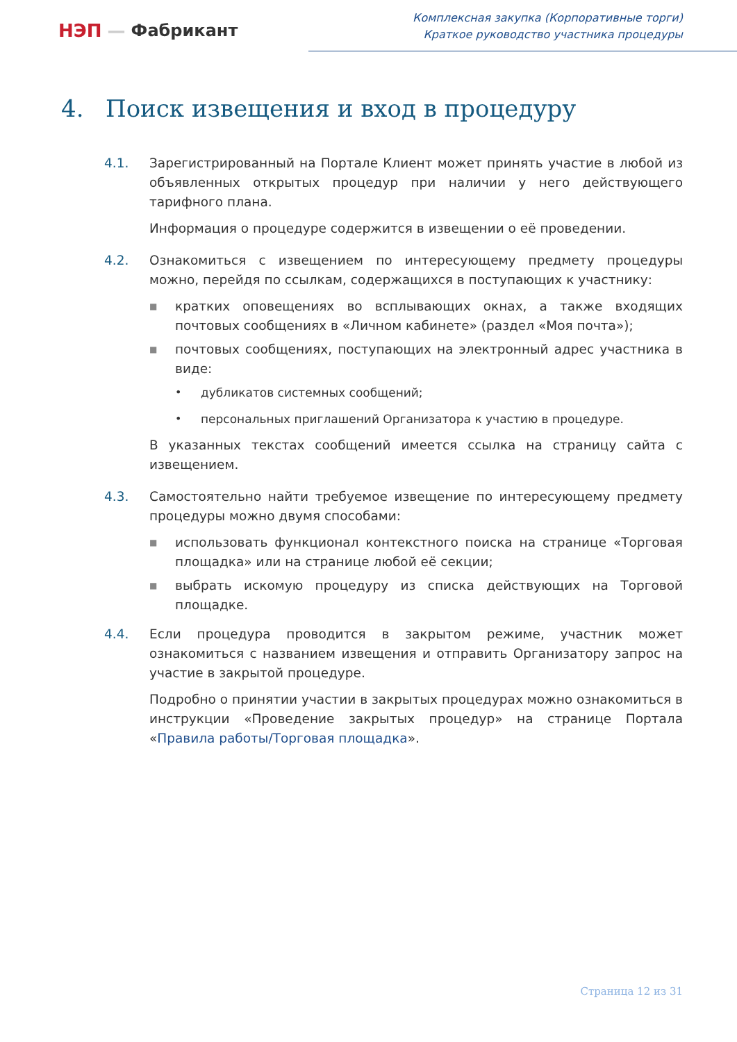НЭП — Фабрикант
Комплексная закупка (Корпоративные торги)
Краткое руководство участника процедуры
4. Поиск извещения и вход в процедуру
4.1. Зарегистрированный на Портале Клиент может принять участие в любой из объявленных открытых процедур при наличии у него действующего тарифного плана.
Информация о процедуре содержится в извещении о её проведении.
4.2. Ознакомиться с извещением по интересующему предмету процедуры можно, перейдя по ссылкам, содержащихся в поступающих к участнику:
■ кратких оповещениях во всплывающих окнах, а также входящих почтовых сообщениях в «Личном кабинете» (раздел «Моя почта»);
■ почтовых сообщениях, поступающих на электронный адрес участника в виде:
• дубликатов системных сообщений;
• персональных приглашений Организатора к участию в процедуре.
В указанных текстах сообщений имеется ссылка на страницу сайта с извещением.
4.3. Самостоятельно найти требуемое извещение по интересующему предмету процедуры можно двумя способами:
■ использовать функционал контекстного поиска на странице «Торговая площадка» или на странице любой её секции;
■ выбрать искомую процедуру из списка действующих на Торговой площадке.
4.4. Если процедура проводится в закрытом режиме, участник может ознакомиться с названием извещения и отправить Организатору запрос на участие в закрытой процедуре.
Подробно о принятии участии в закрытых процедурах можно ознакомиться в инструкции «Проведение закрытых процедур» на странице Портала «Правила работы/Торговая площадка».
Страница 12 из 31